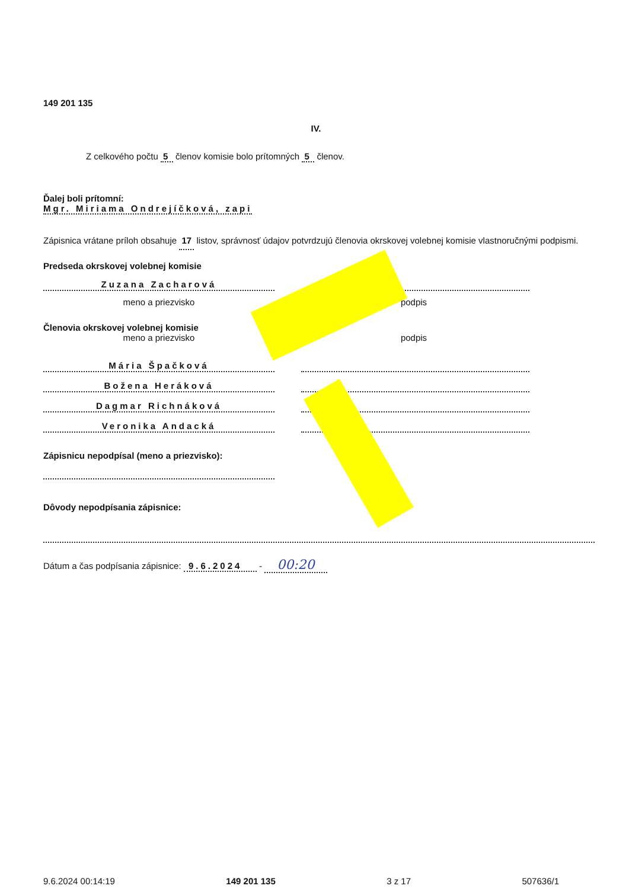149 201 135
IV.
Z celkového počtu 5 členov komisie bolo prítomných 5 členov.
Ďalej boli prítomní:
Mgr. Miriama Ondrejíčková, zapi
Zápisnica vrátane príloh obsahuje 17 listov, správnosť údajov potvrdzujú členovia okrskovej volebnej komisie vlastnoručnými podpismi.
Predseda okrskovej volebnej komisie
Zuzana Zacharová
meno a priezvisko podpis
Členovia okrskovej volebnej komisie
meno a priezvisko podpis
Mária Špačková
Božena Heráková
Dagmar Richnáková
Veronika Andacká
Zápisnicu nepodpísal (meno a priezvisko):
Dôvody nepodpísania zápisnice:
Dátum a čas podpísania zápisnice: 9.6.2024 - 00:20
9.6.2024 00:14:19 149 201 135 3 z 17 507636/1